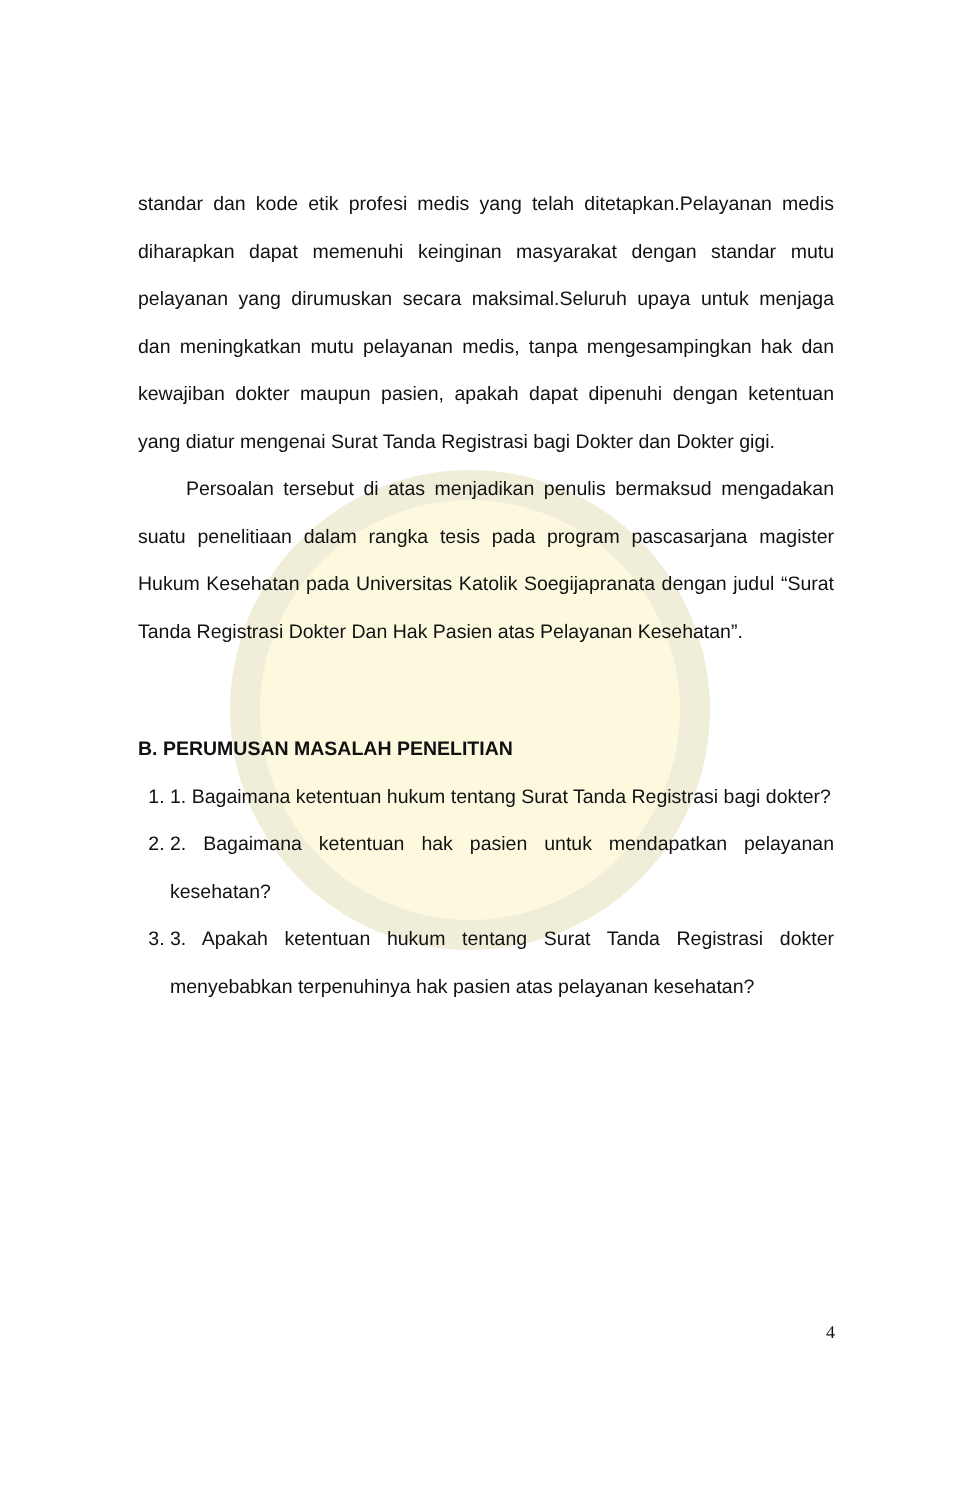standar dan kode etik profesi medis yang telah ditetapkan.Pelayanan medis diharapkan dapat memenuhi keinginan masyarakat dengan standar mutu pelayanan yang dirumuskan secara maksimal.Seluruh upaya untuk menjaga dan meningkatkan mutu pelayanan medis, tanpa mengesampingkan hak dan kewajiban dokter maupun pasien, apakah dapat dipenuhi dengan ketentuan yang diatur mengenai Surat Tanda Registrasi bagi Dokter dan Dokter gigi.
Persoalan tersebut di atas menjadikan penulis bermaksud mengadakan suatu penelitiaan dalam rangka tesis pada program pascasarjana magister Hukum Kesehatan pada Universitas Katolik Soegijapranata dengan judul “Surat Tanda Registrasi Dokter Dan Hak Pasien atas Pelayanan Kesehatan”.
B. PERUMUSAN MASALAH PENELITIAN
1. 1. Bagaimana ketentuan hukum tentang Surat Tanda Registrasi bagi dokter?
2. 2. Bagaimana ketentuan hak pasien untuk mendapatkan pelayanan kesehatan?
3. 3. Apakah ketentuan hukum tentang Surat Tanda Registrasi dokter menyebabkan terpenuhinya hak pasien atas pelayanan kesehatan?
4